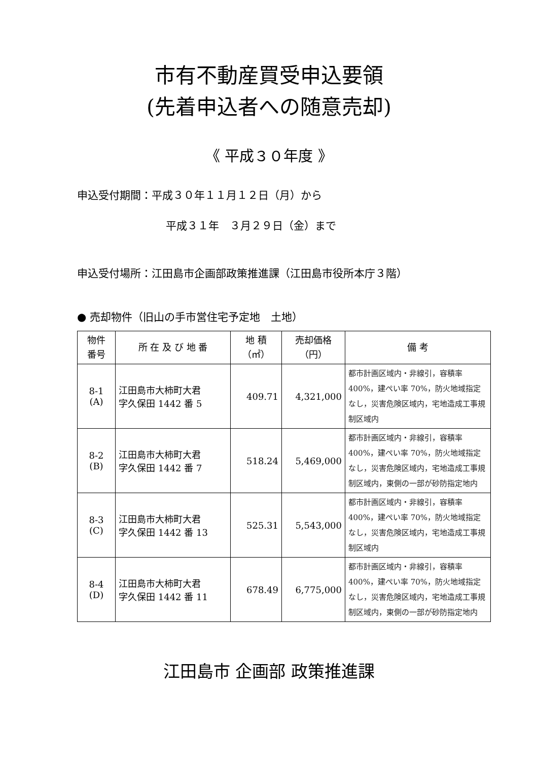市有不動産買受申込要領
(先着申込者への随意売却)
《 平成３０年度 》
申込受付期間：平成３０年１１月１２日（月）から
平成３１年　３月２９日（金）まで
申込受付場所：江田島市企画部政策推進課（江田島市役所本庁３階）
● 売却物件（旧山の手市営住宅予定地　土地）
| 物件 番号 | 所 在 及 び 地 番 | 地 積 （㎡） | 売却価格 （円） | 備 考 |
| --- | --- | --- | --- | --- |
| 8-1 (A) | 江田島市大柿町大君 字久保田 1442 番 5 | 409.71 | 4,321,000 | 都市計画区域内・非線引，容積率400%，建ぺい率 70%，防火地域指定なし，災害危険区域内，宅地造成工事規制区域内 |
| 8-2 (B) | 江田島市大柿町大君 字久保田 1442 番 7 | 518.24 | 5,469,000 | 都市計画区域内・非線引，容積率400%，建ぺい率 70%，防火地域指定なし，災害危険区域内，宅地造成工事規制区域内，東側の一部が砂防指定地内 |
| 8-3 (C) | 江田島市大柿町大君 字久保田 1442 番 13 | 525.31 | 5,543,000 | 都市計画区域内・非線引，容積率400%，建ぺい率 70%，防火地域指定なし，災害危険区域内，宅地造成工事規制区域内 |
| 8-4 (D) | 江田島市大柿町大君 字久保田 1442 番 11 | 678.49 | 6,775,000 | 都市計画区域内・非線引，容積率400%，建ぺい率 70%，防火地域指定なし，災害危険区域内，宅地造成工事規制区域内，東側の一部が砂防指定地内 |
江田島市 企画部 政策推進課